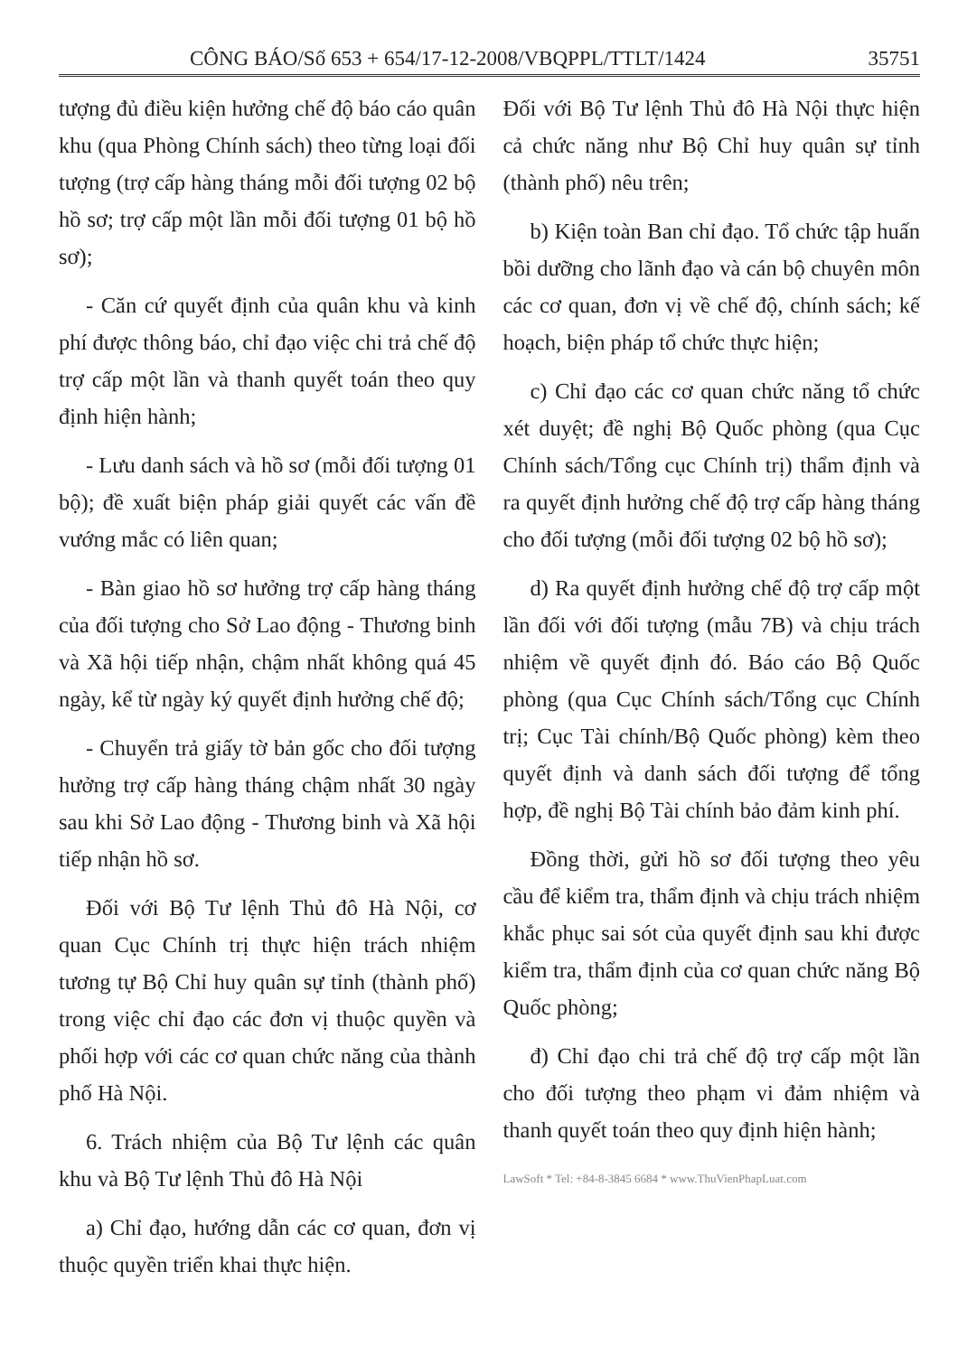CÔNG BÁO/Số 653 + 654/17-12-2008/VBQPPL/TTLT/1424 35751
tượng đủ điều kiện hưởng chế độ báo cáo quân khu (qua Phòng Chính sách) theo từng loại đối tượng (trợ cấp hàng tháng mỗi đối tượng 02 bộ hồ sơ; trợ cấp một lần mỗi đối tượng 01 bộ hồ sơ);
- Căn cứ quyết định của quân khu và kinh phí được thông báo, chỉ đạo việc chi trả chế độ trợ cấp một lần và thanh quyết toán theo quy định hiện hành;
- Lưu danh sách và hồ sơ (mỗi đối tượng 01 bộ); đề xuất biện pháp giải quyết các vấn đề vướng mắc có liên quan;
- Bàn giao hồ sơ hưởng trợ cấp hàng tháng của đối tượng cho Sở Lao động - Thương binh và Xã hội tiếp nhận, chậm nhất không quá 45 ngày, kể từ ngày ký quyết định hưởng chế độ;
- Chuyển trả giấy tờ bản gốc cho đối tượng hưởng trợ cấp hàng tháng chậm nhất 30 ngày sau khi Sở Lao động - Thương binh và Xã hội tiếp nhận hồ sơ.
Đối với Bộ Tư lệnh Thủ đô Hà Nội, cơ quan Cục Chính trị thực hiện trách nhiệm tương tự Bộ Chỉ huy quân sự tỉnh (thành phố) trong việc chỉ đạo các đơn vị thuộc quyền và phối hợp với các cơ quan chức năng của thành phố Hà Nội.
6. Trách nhiệm của Bộ Tư lệnh các quân khu và Bộ Tư lệnh Thủ đô Hà Nội
a) Chỉ đạo, hướng dẫn các cơ quan, đơn vị thuộc quyền triển khai thực hiện.
Đối với Bộ Tư lệnh Thủ đô Hà Nội thực hiện cả chức năng như Bộ Chỉ huy quân sự tỉnh (thành phố) nêu trên;
b) Kiện toàn Ban chỉ đạo. Tổ chức tập huấn bồi dưỡng cho lãnh đạo và cán bộ chuyên môn các cơ quan, đơn vị về chế độ, chính sách; kế hoạch, biện pháp tổ chức thực hiện;
c) Chỉ đạo các cơ quan chức năng tổ chức xét duyệt; đề nghị Bộ Quốc phòng (qua Cục Chính sách/Tổng cục Chính trị) thẩm định và ra quyết định hưởng chế độ trợ cấp hàng tháng cho đối tượng (mỗi đối tượng 02 bộ hồ sơ);
d) Ra quyết định hưởng chế độ trợ cấp một lần đối với đối tượng (mẫu 7B) và chịu trách nhiệm về quyết định đó. Báo cáo Bộ Quốc phòng (qua Cục Chính sách/Tổng cục Chính trị; Cục Tài chính/Bộ Quốc phòng) kèm theo quyết định và danh sách đối tượng để tổng hợp, đề nghị Bộ Tài chính bảo đảm kinh phí.
Đồng thời, gửi hồ sơ đối tượng theo yêu cầu để kiểm tra, thẩm định và chịu trách nhiệm khắc phục sai sót của quyết định sau khi được kiểm tra, thẩm định của cơ quan chức năng Bộ Quốc phòng;
đ) Chỉ đạo chi trả chế độ trợ cấp một lần cho đối tượng theo phạm vi đảm nhiệm và thanh quyết toán theo quy định hiện hành;
LawSoft * Tel: +84-8-3845 6684 * www.ThuVienPhapLuat.com